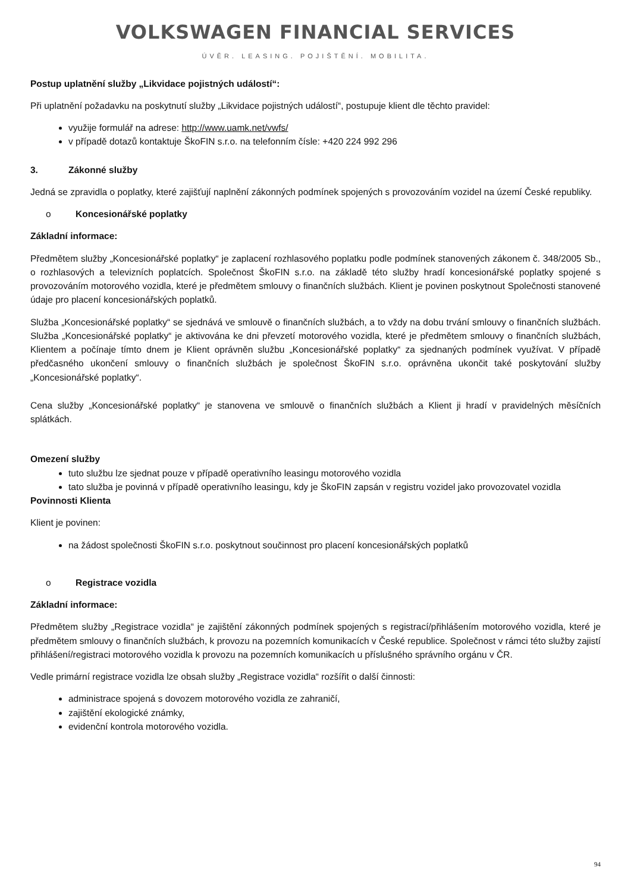VOLKSWAGEN FINANCIAL SERVICES
ÚVĚR. LEASING. POJIŠTĚNÍ. MOBILITA.
Postup uplatnění služby „Likvidace pojistných událostí“:
Při uplatnění požadavku na poskytnutí služby „Likvidace pojistných událostí“, postupuje klient dle těchto pravidel:
využije formulář na adrese: http://www.uamk.net/vwfs/
v případě dotazů kontaktuje ŠkoFIN s.r.o. na telefonním čísle: +420 224 992 296
3. Zákonné služby
Jedná se zpravidla o poplatky, které zajišťují naplnění zákonných podmínek spojených s provozováním vozidel na území České republiky.
o Koncesionářské poplatky
Základní informace:
Předmětem služby „Koncesionářské poplatky“ je zaplacení rozhlasového poplatku podle podmínek stanovených zákonem č. 348/2005 Sb., o rozhlasových a televizních poplatcích. Společnost ŠkoFIN s.r.o. na základě této služby hradí koncesionářské poplatky spojené s provozováním motorového vozidla, které je předmětem smlouvy o finančních službách. Klient je povinen poskytnout Společnosti stanovené údaje pro placení koncesionářských poplatků.
Služba „Koncesionářské poplatky“ se sjednává ve smlouvě o finančních službách, a to vždy na dobu trvání smlouvy o finančních službách. Služba „Koncesionářské poplatky“ je aktivována ke dni převzetí motorového vozidla, které je předmětem smlouvy o finančních službách, Klientem a počínaje tímto dnem je Klient oprávněn službu „Koncesionářské poplatky“ za sjednaných podmínek využívat. V případě předčasného ukončení smlouvy o finančních službách je společnost ŠkoFIN s.r.o. oprávněna ukončit také poskytování služby „Koncesionářské poplatky“.
Cena služby „Koncesionářské poplatky“ je stanovena ve smlouvě o finančních službách a Klient ji hradí v pravidelných měsíčních splátkách.
Omezení služby
tuto službu lze sjednat pouze v případě operativního leasingu motorového vozidla
tato služba je povinná v případě operativního leasingu, kdy je ŠkoFIN zapsán v registru vozidel jako provozovatel vozidla
Povinnosti Klienta
Klient je povinen:
na žádost společnosti ŠkoFIN s.r.o. poskytnout součinnost pro placení koncesionářských poplatků
o Registrace vozidla
Základní informace:
Předmětem služby „Registrace vozidla“ je zajištění zákonných podmínek spojených s registrací/přihlášením motorového vozidla, které je předmětem smlouvy o finančních službách, k provozu na pozemních komunikacích v České republice. Společnost v rámci této služby zajistí přihlášení/registraci motorového vozidla k provozu na pozemních komunikacích u příslušného správního orgánu v ČR.
Vedle primární registrace vozidla lze obsah služby „Registrace vozidla“ rozšířit o další činnosti:
administrace spojená s dovozem motorového vozidla ze zahraničí,
zajištění ekologické známky,
evidenční kontrola motorového vozidla.
94